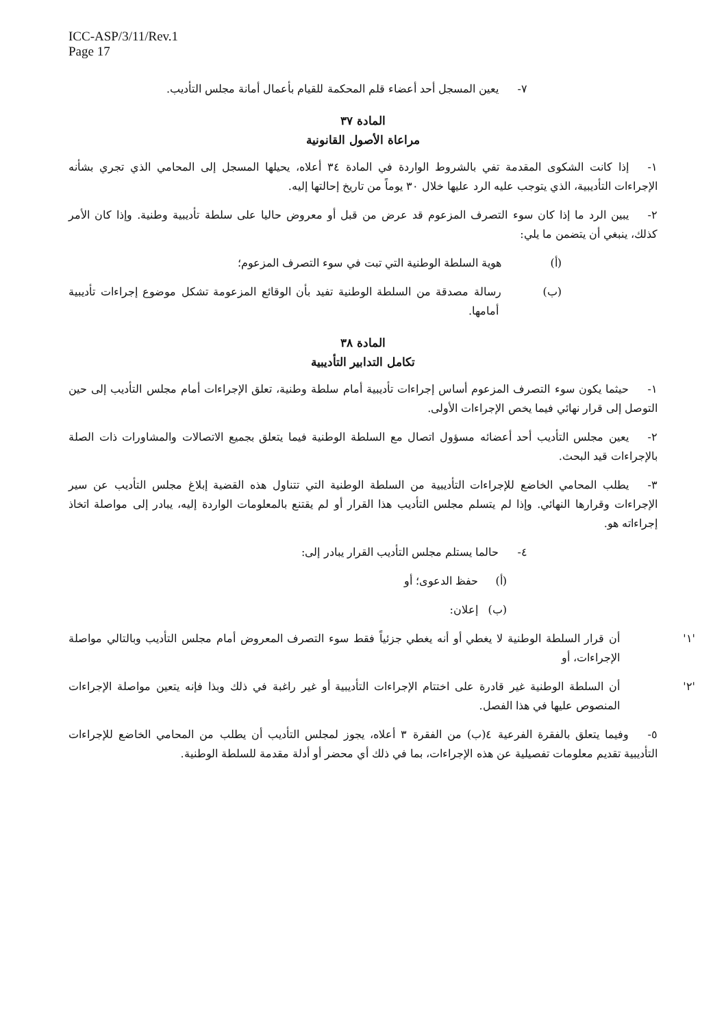ICC-ASP/3/11/Rev.1
Page 17
٧- يعين المسجل أحد أعضاء قلم المحكمة للقيام بأعمال أمانة مجلس التأديب.
المادة ٣٧
مراعاة الأصول القانونية
١- إذا كانت الشكوى المقدمة تفي بالشروط الواردة في المادة ٣٤ أعلاه، يحيلها المسجل إلى المحامي الذي تجري بشأنه الإجراءات التأديبية، الذي يتوجب عليه الرد عليها خلال ٣٠ يوماً من تاريخ إحالتها إليه.
٢- يبين الرد ما إذا كان سوء التصرف المزعوم قد عرض من قبل أو معروض حاليا على سلطة تأديبية وطنية. وإذا كان الأمر كذلك، ينبغي أن يتضمن ما يلي:
(أ) هوية السلطة الوطنية التي تبت في سوء التصرف المزعوم؛
(ب) رسالة مصدقة من السلطة الوطنية تفيد بأن الوقائع المزعومة تشكل موضوع إجراءات تأديبية أمامها.
المادة ٣٨
تكامل التدابير التأديبية
١- حيثما يكون سوء التصرف المزعوم أساس إجراءات تأديبية أمام سلطة وطنية، تعلق الإجراءات أمام مجلس التأديب إلى حين التوصل إلى قرار نهائي فيما يخص الإجراءات الأولى.
٢- يعين مجلس التأديب أحد أعضائه مسؤول اتصال مع السلطة الوطنية فيما يتعلق بجميع الاتصالات والمشاورات ذات الصلة بالإجراءات قيد البحث.
٣- يطلب المحامي الخاضع للإجراءات التأديبية من السلطة الوطنية التي تتناول هذه القضية إبلاغ مجلس التأديب عن سير الإجراءات وقرارها النهائي. وإذا لم يتسلم مجلس التأديب هذا القرار أو لم يقتنع بالمعلومات الواردة إليه، يبادر إلى مواصلة اتخاذ إجراءاته هو.
٤- حالما يستلم مجلس التأديب القرار يبادر إلى:
(أ) حفظ الدعوى؛ أو
(ب) إعلان:
'١' أن قرار السلطة الوطنية لا يغطي أو أنه يغطي جزئياً فقط سوء التصرف المعروض أمام مجلس التأديب وبالتالي مواصلة الإجراءات، أو
'٢' أن السلطة الوطنية غير قادرة على اختتام الإجراءات التأديبية أو غير راغبة في ذلك وبذا فإنه يتعين مواصلة الإجراءات المنصوص عليها في هذا الفصل.
٥- وفيما يتعلق بالفقرة الفرعية ٤(ب) من الفقرة ٣ أعلاه، يجوز لمجلس التأديب أن يطلب من المحامي الخاضع للإجراءات التأديبية تقديم معلومات تفصيلية عن هذه الإجراءات، بما في ذلك أي محضر أو أدلة مقدمة للسلطة الوطنية.